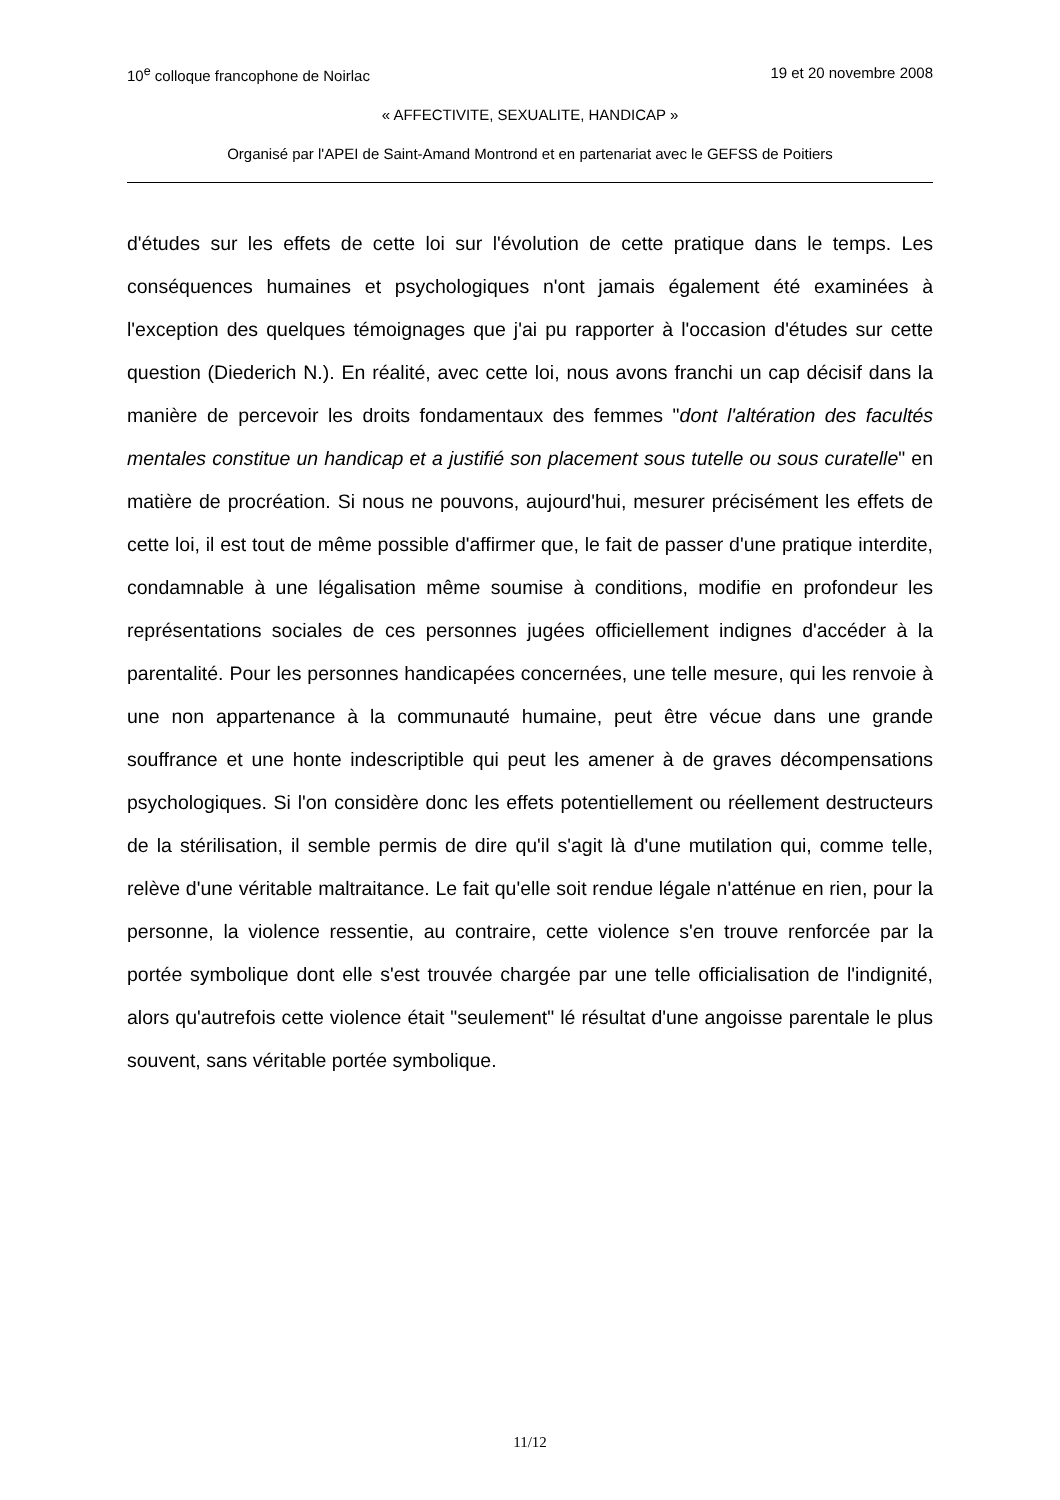10<sup>e</sup> colloque francophone de Noirlac 19 et 20 novembre 2008
« AFFECTIVITE, SEXUALITE, HANDICAP »
Organisé par l'APEI de Saint-Amand Montrond et en partenariat avec le GEFSS de Poitiers
d'études sur les effets de cette loi sur l'évolution de cette pratique dans le temps. Les conséquences humaines et psychologiques n'ont jamais également été examinées à l'exception des quelques témoignages que j'ai pu rapporter à l'occasion d'études sur cette question (Diederich N.). En réalité, avec cette loi, nous avons franchi un cap décisif dans la manière de percevoir les droits fondamentaux des femmes "dont l'altération des facultés mentales constitue un handicap et a justifié son placement sous tutelle ou sous curatelle" en matière de procréation. Si nous ne pouvons, aujourd'hui, mesurer précisément les effets de cette loi, il est tout de même possible d'affirmer que, le fait de passer d'une pratique interdite, condamnable à une légalisation même soumise à conditions, modifie en profondeur les représentations sociales de ces personnes jugées officiellement indignes d'accéder à la parentalité. Pour les personnes handicapées concernées, une telle mesure, qui les renvoie à une non appartenance à la communauté humaine, peut être vécue dans une grande souffrance et une honte indescriptible qui peut les amener à de graves décompensations psychologiques. Si l'on considère donc les effets potentiellement ou réellement destructeurs de la stérilisation, il semble permis de dire qu'il s'agit là d'une mutilation qui, comme telle, relève d'une véritable maltraitance. Le fait qu'elle soit rendue légale n'atténue en rien, pour la personne, la violence ressentie, au contraire, cette violence s'en trouve renforcée par la portée symbolique dont elle s'est trouvée chargée par une telle officialisation de l'indignité, alors qu'autrefois cette violence était "seulement" lé résultat d'une angoisse parentale le plus souvent, sans véritable portée symbolique.
11/12